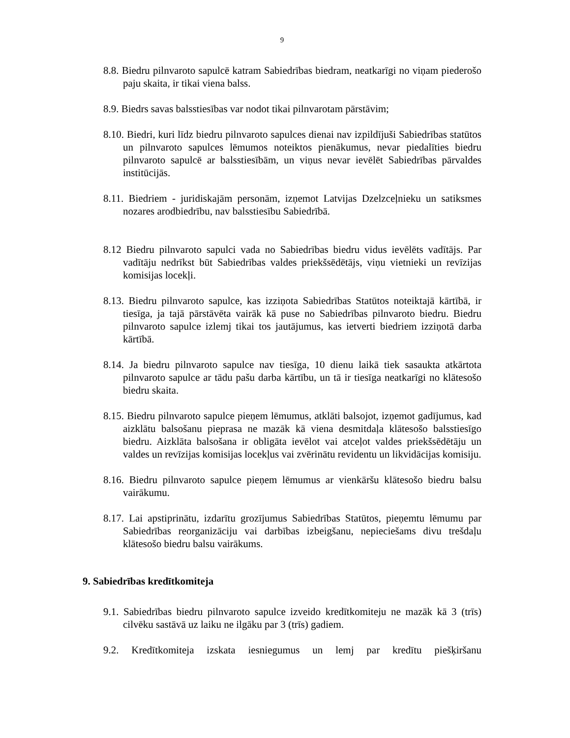9
8.8. Biedru pilnvaroto sapulcē katram Sabiedrības biedram, neatkarīgi no viņam piederošo paju skaita, ir tikai viena balss.
8.9. Biedrs savas balsstiesības var nodot tikai pilnvarotam pārstāvim;
8.10. Biedri, kuri līdz biedru pilnvaroto sapulces dienai nav izpildījuši Sabiedrības statūtos un pilnvaroto sapulces lēmumos noteiktos pienākumus, nevar piedalīties biedru pilnvaroto sapulcē ar balsstiesībām, un viņus nevar ievēlēt Sabiedrības pārvaldes institūcijās.
8.11. Biedriem - juridiskajām personām, izņemot Latvijas Dzelzceļnieku un satiksmes nozares arodbiedrību, nav balsstiesību Sabiedrībā.
8.12 Biedru pilnvaroto sapulci vada no Sabiedrības biedru vidus ievēlēts vadītājs. Par vadītāju nedrīkst būt Sabiedrības valdes priekšsēdētājs, viņu vietnieki un revīzijas komisijas locekļi.
8.13. Biedru pilnvaroto sapulce, kas izziņota Sabiedrības Statūtos noteiktajā kārtībā, ir tiesīga, ja tajā pārstāvēta vairāk kā puse no Sabiedrības pilnvaroto biedru. Biedru pilnvaroto sapulce izlemj tikai tos jautājumus, kas ietverti biedriem izziņotā darba kārtībā.
8.14. Ja biedru pilnvaroto sapulce nav tiesīga, 10 dienu laikā tiek sasaukta atkārtota pilnvaroto sapulce ar tādu pašu darba kārtību, un tā ir tiesīga neatkarīgi no klātesošo biedru skaita.
8.15. Biedru pilnvaroto sapulce pieņem lēmumus, atklāti balsojot, izņemot gadījumus, kad aizklātu balsošanu pieprasa ne mazāk kā viena desmitdaļa klātesošo balsstiesīgo biedru. Aizklāta balsošana ir obligāta ievēlot vai atceļot valdes priekšsēdētāju un valdes un revīzijas komisijas locekļus vai zvērinātu revidentu un likvidācijas komisiju.
8.16. Biedru pilnvaroto sapulce pieņem lēmumus ar vienkāršu klātesošo biedru balsu vairākumu.
8.17. Lai apstiprinātu, izdarītu grozījumus Sabiedrības Statūtos, pieņemtu lēmumu par Sabiedrības reorganizāciju vai darbības izbeigšanu, nepieciešams divu trešdaļu klātesošo biedru balsu vairākums.
9. Sabiedrības kredītkomiteja
9.1. Sabiedrības biedru pilnvaroto sapulce izveido kredītkomiteju ne mazāk kā 3 (trīs) cilvēku sastāvā uz laiku ne ilgāku par 3 (trīs) gadiem.
9.2. Kredītkomiteja izskata iesniegumus un lemj par kredītu piešķiršanu